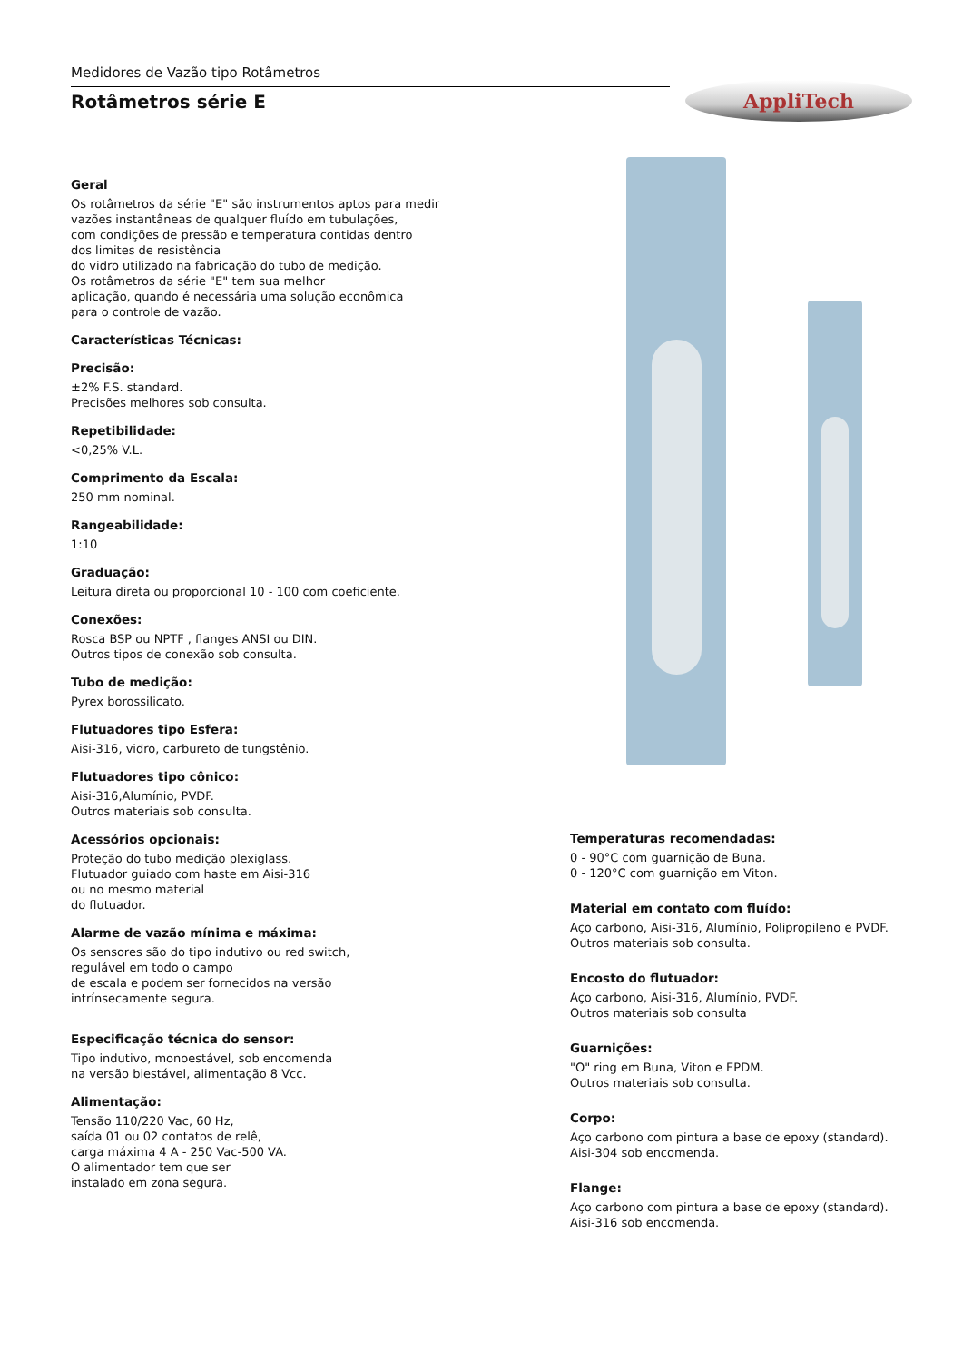Medidores de Vazão tipo Rotâmetros
Rotâmetros série E
AppliTech
Geral
Os rotâmetros da série "E" são instrumentos aptos para medir
vazões instantâneas de qualquer fluído em tubulações,
com condições de pressão e temperatura contidas dentro
dos limites de resistência
do vidro utilizado na fabricação do tubo de medição.
Os rotâmetros da série "E" tem sua melhor
aplicação, quando é necessária uma solução econômica
para o controle de vazão.
Características Técnicas:
Precisão:
±2% F.S. standard.
Precisões melhores sob consulta.
Repetibilidade:
<0,25% V.L.
Comprimento da Escala:
250 mm nominal.
Rangeabilidade:
1:10
Graduação:
Leitura direta ou proporcional 10 - 100 com coeficiente.
Conexões:
Rosca BSP ou NPTF , flanges ANSI ou DIN.
Outros tipos de conexão sob consulta.
Tubo de medição:
Pyrex borossilicato.
Flutuadores tipo Esfera:
Aisi-316, vidro, carbureto de tungstênio.
Flutuadores tipo cônico:
Aisi-316,Alumínio, PVDF.
Outros materiais sob consulta.
Acessórios opcionais:
Proteção do tubo medição plexiglass.
Flutuador guiado com haste em Aisi-316
ou no mesmo material
do flutuador.
Alarme de vazão mínima e máxima:
Os sensores são do tipo indutivo ou red switch,
regulável em todo o campo
de escala e podem ser fornecidos na versão
intrínsecamente segura.
Especificação técnica do sensor:
Tipo indutivo, monoestável, sob encomenda
na versão biestável, alimentação 8 Vcc.
Alimentação:
Tensão 110/220 Vac, 60 Hz,
saída 01 ou 02 contatos de relê,
carga máxima 4 A - 250 Vac-500 VA.
O alimentador tem que ser
instalado em zona segura.
Temperaturas recomendadas:
0 - 90°C com guarnição de Buna.
0 - 120°C com guarnição em Viton.
Material em contato com fluído:
Aço carbono, Aisi-316, Alumínio, Polipropileno e PVDF.
Outros materiais sob consulta.
Encosto do flutuador:
Aço carbono, Aisi-316, Alumínio, PVDF.
Outros materiais sob consulta
Guarnições:
"O" ring em Buna, Viton e EPDM.
Outros materiais sob consulta.
Corpo:
Aço carbono com pintura a base de epoxy (standard).
Aisi-304 sob encomenda.
Flange:
Aço carbono com pintura a base de epoxy (standard).
Aisi-316 sob encomenda.